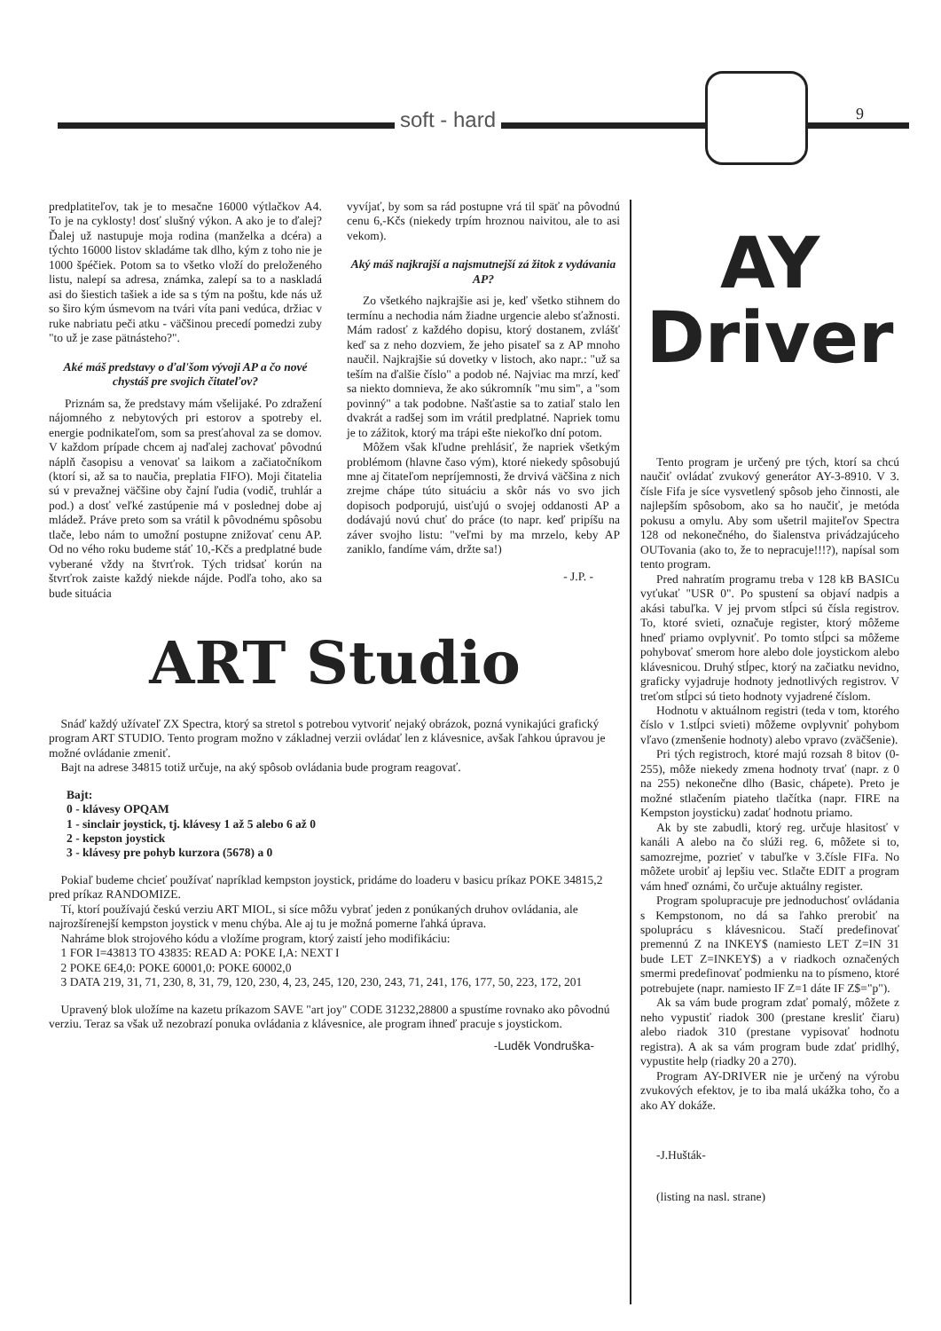soft - hard 9
predplatiteľov, tak je to mesačne 16000 výtlačkov A4. To je na cyklosty! dosť slušný výkon. A ako je to ďalej? Ďalej už nastupuje moja rodina (manželka a dcéra) a týchto 16000 listov skladáme tak dlho, kým z toho nie je 1000 špéčiek. Potom sa to všetko vloží do preloženého listu, nalepí sa adresa, známka, zalepí sa to a naskladá asi do šiestich tašiek a ide sa s tým na poštu, kde nás už so širo kým úsmevom na tvári víta pani vedúca, držiac v ruke nabriatu peči atku - väčšinou precedí pomedzi zuby "to už je zase pätnásteho?".
Aké máš predstavy o ďal'šom vývoji AP a čo nové chystáš pre svojich čitateľov?
Priznám sa, že predstavy mám všelijaké. Po zdražení nájomného z nebytových pri estorov a spotreby el. energie podnikateľom, som sa presťahoval za se domov. V každom prípade chcem aj naďalej zachovať pôvodnú náplň časopisu a venovať sa laikom a začiatočníkom (ktorí si, až sa to naučia, preplatia FIFO). Moji čitatelia sú v prevažnej väčšine oby čajní ľudia (vodič, truhlár a pod.) a dosť veľké zastúpenie má v poslednej dobe aj mládež. Práve preto som sa vrátil k pôvodnému spôsobu tlače, lebo nám to umožní postupne znižovať cenu AP. Od no vého roku budeme stáť 10,-Kčs a predplatné bude vyberané vždy na štvrťrok. Tých tridsať korún na štvrťrok zaiste každý niekde nájde. Podľa toho, ako sa bude situácia
vyvíjať, by som sa rád postupne vrá til späť na pôvodnú cenu 6,-Kčs (niekedy trpím hroznou naivitou, ale to asi vekom).
Aký máš najkrajší a najsmutnejší zá žitok z vydávania AP?
Zo všetkého najkrajšie asi je, keď všetko stihnem do termínu a nechodia nám žiadne urgencie alebo sťažnosti. Mám radosť z každého dopisu, ktorý dostanem, zvlášť keď sa z neho dozviem, že jeho pisateľ sa z AP mnoho naučil. Najkrajšie sú dovetky v listoch, ako napr.: "už sa teším na ďalšie číslo" a podob né. Najviac ma mrzí, keď sa niekto domnieva, že ako súkromník "mu sim", a "som povinný" a tak podobne. Našťastie sa to zatiaľ stalo len dvakrát a radšej som im vrátil predplatné. Napriek tomu je to zážitok, ktorý ma trápi ešte niekoľko dní potom.
Môžem však kľudne prehlásiť, že napriek všetkým problémom (hlavne časo vým), ktoré niekedy spôsobujú mne aj čitateľom nepríjemnosti, že drvivá väčšina z nich zrejme chápe túto situáciu a skôr nás vo svo jich dopisoch podporujú, uisťujú o svojej oddanosti AP a dodávajú novú chuť do práce (to napr. keď pripíšu na záver svojho listu: "veľmi by ma mrzelo, keby AP zaniklo, fandíme vám, držte sa!)
- J.P. -
ART Studio
Snáď každý užívateľ ZX Spectra, ktorý sa stretol s potrebou vytvoriť nejaký obrázok, pozná vynikajúci grafický program ART STUDIO. Tento program možno v základnej verzii ovládať len z klávesnice, avšak ľahkou úpravou je možné ovládanie zmeniť.
Bajt na adrese 34815 totiž určuje, na aký spôsob ovládania bude program reagovať.
Bajt:
0 - klávesy OPQAM
1 - sinclair joystick, tj. klávesy 1 až 5 alebo 6 až 0
2 - kepston joystick
3 - klávesy pre pohyb kurzora (5678) a 0
Pokiaľ budeme chcieť používať napríklad kempston joystick, pridáme do loaderu v basicu príkaz POKE 34815,2 pred príkaz RANDOMIZE.
Tí, ktorí používajú českú verziu ART MIOL, si síce môžu vybrať jeden z ponúkaných druhov ovládania, ale najrozšírenejší kempston joystick v menu chýba. Ale aj tu je možná pomerne ľahká úprava.
Nahráme blok strojového kódu a vložíme program, ktorý zaistí jeho modifikáciu:
1 FOR I=43813 TO 43835: READ A: POKE I,A: NEXT I
2 POKE 6E4,0: POKE 60001,0: POKE 60002,0
3 DATA 219, 31, 71, 230, 8, 31, 79, 120, 230, 4, 23, 245, 120, 230, 243, 71, 241, 176, 177, 50, 223, 172, 201
Upravený blok uložíme na kazetu príkazom SAVE "art joy" CODE 31232,28800 a spustíme rovnako ako pôvodnú verziu. Teraz sa však už nezobrazí ponuka ovládania z klávesnice, ale program ihneď pracuje s joystickom.
-Luděk Vondruška-
AY
Driver
Tento program je určený pre tých, ktorí sa chcú naučiť ovládať zvukový generátor AY-3-8910. V 3. čísle Fifa je síce vysvetlený spôsob jeho činnosti, ale najlepším spôsobom, ako sa ho naučiť, je metóda pokusu a omylu. Aby som ušetril majiteľov Spectra 128 od nekonečného, do šialenstva privádzajúceho OUTovania (ako to, že to nepracuje!!!?), napísal som tento program.
Pred nahratím programu treba v 128 kB BASICu vyťukať "USR 0". Po spustení sa objaví nadpis a akási tabuľka. V jej prvom stĺpci sú čísla registrov. To, ktoré svieti, označuje register, ktorý môžeme hneď priamo ovplyvniť. Po tomto stĺpci sa môžeme pohybovať smerom hore alebo dole joystickom alebo klávesnicou. Druhý stĺpec, ktorý na začiatku nevidno, graficky vyjadruje hodnoty jednotlivých registrov. V treťom stĺpci sú tieto hodnoty vyjadrené číslom.
Hodnotu v aktuálnom registri (teda v tom, ktorého číslo v 1.stĺpci svieti) môžeme ovplyvniť pohybom vľavo (zmenšenie hodnoty) alebo vpravo (zväčšenie).
Pri tých registroch, ktoré majú rozsah 8 bitov (0-255), môže niekedy zmena hodnoty trvať (napr. z 0 na 255) nekonečne dlho (Basic, chápete). Preto je možné stlačením piateho tlačítka (napr. FIRE na Kempston joysticku) zadať hodnotu priamo.
Ak by ste zabudli, ktorý reg. určuje hlasitosť v kanáli A alebo na čo slúži reg. 6, môžete si to, samozrejme, pozrieť v tabuľke v 3.čísle FIFa. No môžete urobiť aj lepšiu vec. Stlačte EDIT a program vám hneď oznámi, čo určuje aktuálny register.
Program spolupracuje pre jednoduchosť ovládania s Kempstonom, no dá sa ľahko prerobiť na spoluprácu s klávesnicou. Stačí predefinovať premennú Z na INKEY$ (namiesto LET Z=IN 31 bude LET Z=INKEY$) a v riadkoch označených smermi predefinovať podmienku na to písmeno, ktoré potrebujete (napr. namiesto IF Z=1 dáte IF Z$="p").
Ak sa vám bude program zdať pomalý, môžete z neho vypustiť riadok 300 (prestane kresliť čiaru) alebo riadok 310 (prestane vypisovať hodnotu registra). A ak sa vám program bude zdať pridlhý, vypustite help (riadky 20 a 270).
Program AY-DRIVER nie je určený na výrobu zvukových efektov, je to iba malá ukážka toho, čo a ako AY dokáže.
-J.Hušták-
(listing na nasl. strane)